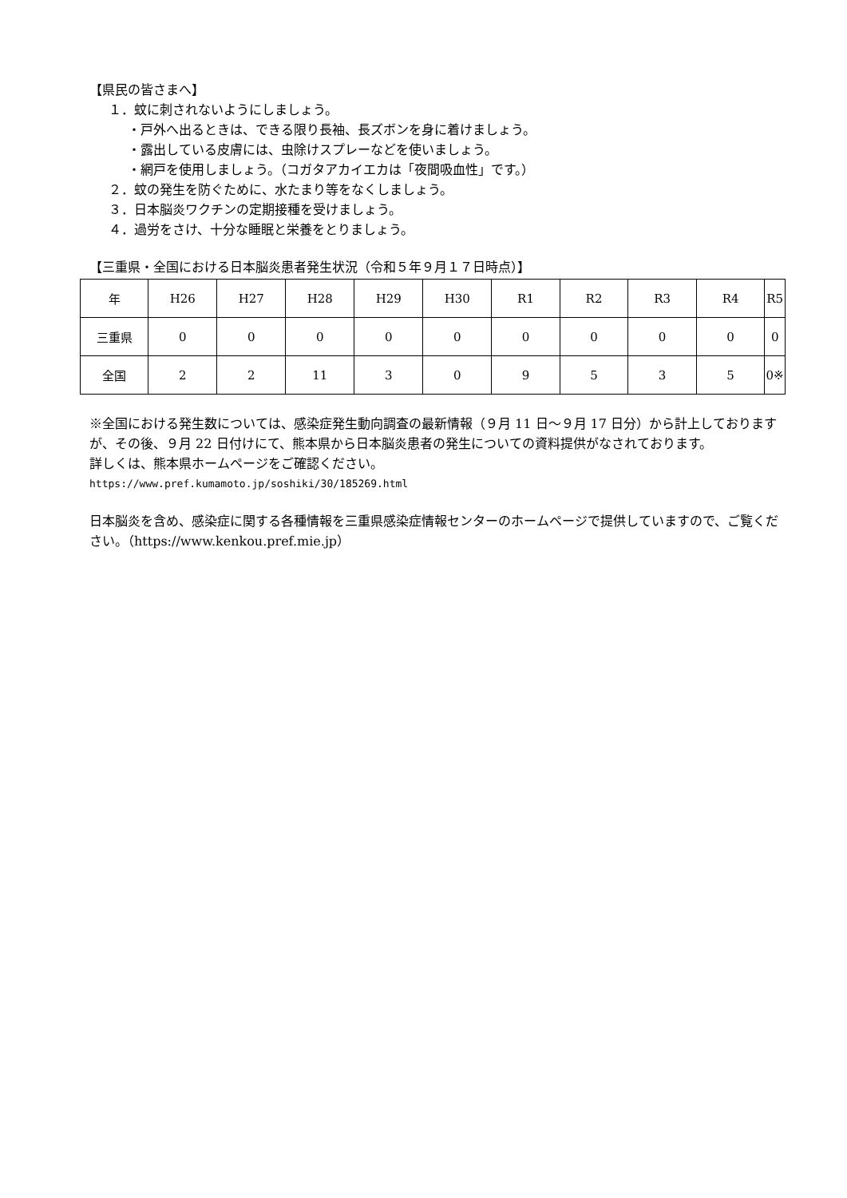【県民の皆さまへ】
１．蚊に刺されないようにしましょう。
・戸外へ出るときは、できる限り長袖、長ズボンを身に着けましょう。
・露出している皮膚には、虫除けスプレーなどを使いましょう。
・網戸を使用しましょう。（コガタアカイエカは「夜間吸血性」です。）
２．蚊の発生を防ぐために、水たまり等をなくしましょう。
３．日本脳炎ワクチンの定期接種を受けましょう。
４．過労をさけ、十分な睡眠と栄養をとりましょう。
【三重県・全国における日本脳炎患者発生状況（令和５年９月１７日時点）】
| 年 | H26 | H27 | H28 | H29 | H30 | R1 | R2 | R3 | R4 | R5 |
| --- | --- | --- | --- | --- | --- | --- | --- | --- | --- | --- |
| 三重県 | 0 | 0 | 0 | 0 | 0 | 0 | 0 | 0 | 0 | 0 |
| 全国 | 2 | 2 | 11 | 3 | 0 | 9 | 5 | 3 | 5 | 0※ |
※全国における発生数については、感染症発生動向調査の最新情報（９月 11 日～９月 17 日分）から計上しておりますが、その後、９月 22 日付けにて、熊本県から日本脳炎患者の発生についての資料提供がなされております。
詳しくは、熊本県ホームページをご確認ください。
https://www.pref.kumamoto.jp/soshiki/30/185269.html
日本脳炎を含め、感染症に関する各種情報を三重県感染症情報センターのホームページで提供していますので、ご覧ください。（https://www.kenkou.pref.mie.jp）